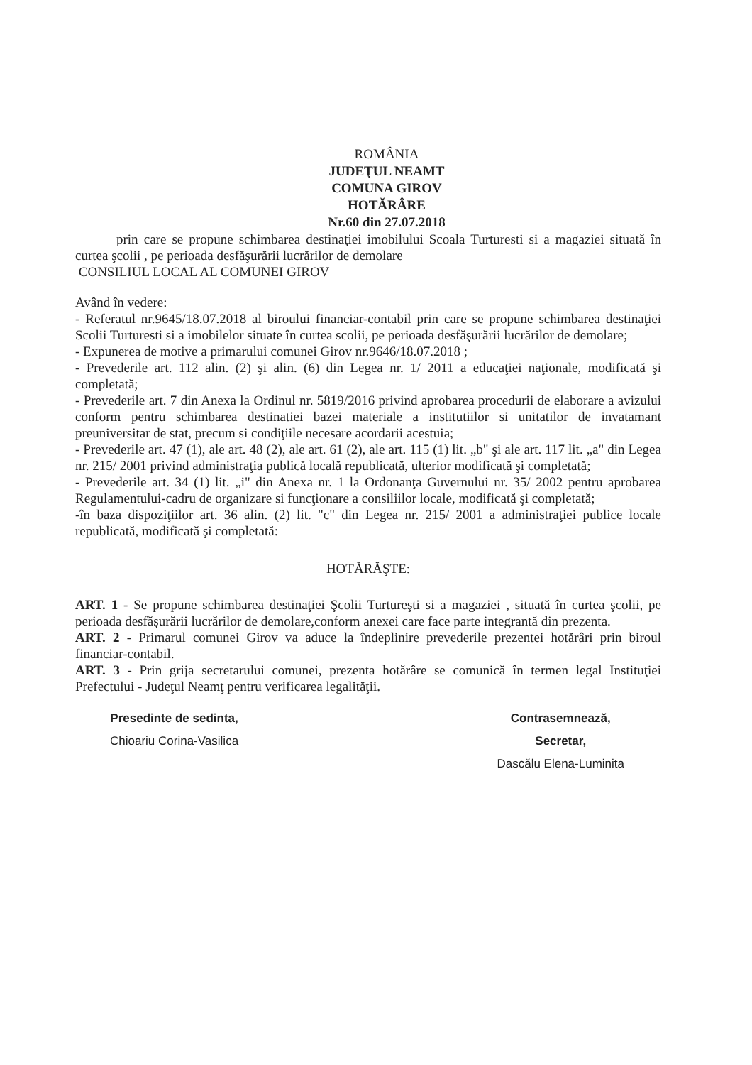ROMÂNIA
JUDEŢUL NEAMT
COMUNA GIROV
HOTĂRÂRE
Nr.60 din 27.07.2018
prin care se propune schimbarea destinaţiei imobilului Scoala Turturesti si a magaziei situată în curtea şcolii , pe perioada desfăşurării lucrărilor de demolare
CONSILIUL LOCAL AL COMUNEI GIROV
Având în vedere:
- Referatul nr.9645/18.07.2018 al biroului financiar-contabil prin care se propune schimbarea destinaţiei Scolii Turturesti si a imobilelor situate în curtea scolii, pe perioada desfăşurării lucrărilor de demolare;
- Expunerea de motive a primarului comunei Girov nr.9646/18.07.2018 ;
- Prevederile art. 112 alin. (2) şi alin. (6) din Legea nr. 1/ 2011 a educaţiei naţionale, modificată şi completată;
- Prevederile art. 7 din Anexa la Ordinul nr. 5819/2016 privind aprobarea procedurii de elaborare a avizului conform pentru schimbarea destinatiei bazei materiale a institutiilor si unitatilor de invatamant preuniversitar de stat, precum si condiţiile necesare acordarii acestuia;
- Prevederile art. 47 (1), ale art. 48 (2), ale art. 61 (2), ale art. 115 (1) lit. „b" şi ale art. 117 lit. „a" din Legea nr. 215/ 2001 privind administraţia publică locală republicată, ulterior modificată şi completată;
- Prevederile art. 34 (1) lit. „i" din Anexa nr. 1 la Ordonanţa Guvernului nr. 35/ 2002 pentru aprobarea Regulamentului-cadru de organizare si funcţionare a consiliilor locale, modificată şi completată;
-în baza dispoziţiilor art. 36 alin. (2) lit. "c" din Legea nr. 215/ 2001 a administraţiei publice locale republicată, modificată şi completată:
HOTĂRĂŞTE:
ART. 1 - Se propune schimbarea destinaţiei Şcolii Turtureşti si a magaziei , situată în curtea şcolii, pe perioada desfăşurării lucrărilor de demolare,conform anexei care face parte integrantă din prezenta.
ART. 2 - Primarul comunei Girov va aduce la îndeplinire prevederile prezentei hotărâri prin biroul financiar-contabil.
ART. 3 - Prin grija secretarului comunei, prezenta hotărâre se comunică în termen legal Instituţiei Prefectului - Judeţul Neamţ pentru verificarea legalităţii.
Presedinte de sedinta,
Chioariu Corina-Vasilica
Contrasemnează,
Secretar,
Dascălu Elena-Luminita